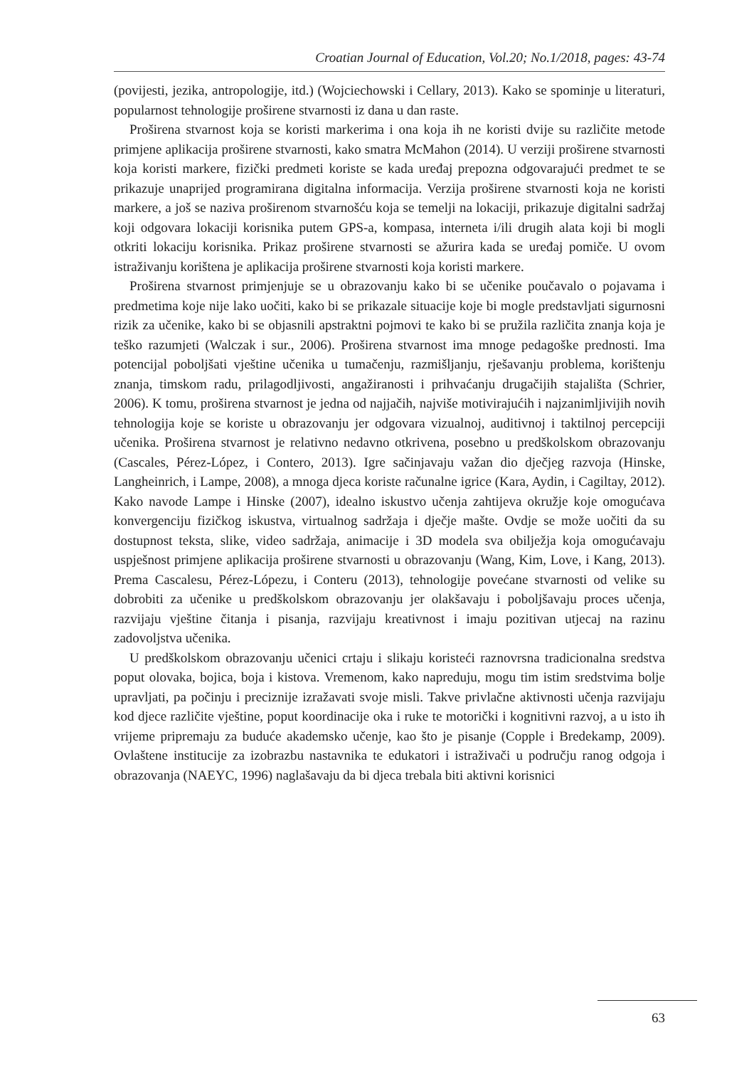Croatian Journal of Education, Vol.20; No.1/2018, pages: 43-74
(povijesti, jezika, antropologije, itd.) (Wojciechowski i Cellary, 2013). Kako se spominje u literaturi, popularnost tehnologije proširene stvarnosti iz dana u dan raste.
Proširena stvarnost koja se koristi markerima i ona koja ih ne koristi dvije su različite metode primjene aplikacija proširene stvarnosti, kako smatra McMahon (2014). U verziji proširene stvarnosti koja koristi markere, fizički predmeti koriste se kada uređaj prepozna odgovarajući predmet te se prikazuje unaprijed programirana digitalna informacija. Verzija proširene stvarnosti koja ne koristi markere, a još se naziva proširenom stvarnošću koja se temelji na lokaciji, prikazuje digitalni sadržaj koji odgovara lokaciji korisnika putem GPS-a, kompasa, interneta i/ili drugih alata koji bi mogli otkriti lokaciju korisnika. Prikaz proširene stvarnosti se ažurira kada se uređaj pomiče. U ovom istraživanju korištena je aplikacija proširene stvarnosti koja koristi markere.
Proširena stvarnost primjenjuje se u obrazovanju kako bi se učenike poučavalo o pojavama i predmetima koje nije lako uočiti, kako bi se prikazale situacije koje bi mogle predstavljati sigurnosni rizik za učenike, kako bi se objasnili apstraktni pojmovi te kako bi se pružila različita znanja koja je teško razumjeti (Walczak i sur., 2006). Proširena stvarnost ima mnoge pedagoške prednosti. Ima potencijal poboljšati vještine učenika u tumačenju, razmišljanju, rješavanju problema, korištenju znanja, timskom radu, prilagodljivosti, angažiranosti i prihvaćanju drugačijih stajališta (Schrier, 2006). K tomu, proširena stvarnost je jedna od najjačih, najviše motivirajućih i najzanimljivijih novih tehnologija koje se koriste u obrazovanju jer odgovara vizualnoj, auditivnoj i taktilnoj percepciji učenika. Proširena stvarnost je relativno nedavno otkrivena, posebno u predškolskom obrazovanju (Cascales, Pérez-López, i Contero, 2013). Igre sačinjavaju važan dio dječjeg razvoja (Hinske, Langheinrich, i Lampe, 2008), a mnoga djeca koriste računalne igrice (Kara, Aydin, i Cagiltay, 2012). Kako navode Lampe i Hinske (2007), idealno iskustvo učenja zahtijeva okružje koje omogućava konvergenciju fizičkog iskustva, virtualnog sadržaja i dječje mašte. Ovdje se može uočiti da su dostupnost teksta, slike, video sadržaja, animacije i 3D modela sva obilježja koja omogućavaju uspješnost primjene aplikacija proširene stvarnosti u obrazovanju (Wang, Kim, Love, i Kang, 2013). Prema Cascalesu, Pérez-Lópezu, i Conteru (2013), tehnologije povećane stvarnosti od velike su dobrobiti za učenike u predškolskom obrazovanju jer olakšavaju i poboljšavaju proces učenja, razvijaju vještine čitanja i pisanja, razvijaju kreativnost i imaju pozitivan utjecaj na razinu zadovoljstva učenika.
U predškolskom obrazovanju učenici crtaju i slikaju koristeći raznovrsna tradicionalna sredstva poput olovaka, bojica, boja i kistova. Vremenom, kako napreduju, mogu tim istim sredstvima bolje upravljati, pa počinju i preciznije izražavati svoje misli. Takve privlačne aktivnosti učenja razvijaju kod djece različite vještine, poput koordinacije oka i ruke te motorički i kognitivni razvoj, a u isto ih vrijeme pripremaju za buduće akademsko učenje, kao što je pisanje (Copple i Bredekamp, 2009). Ovlaštene institucije za izobrazbu nastavnika te edukatori i istraživači u području ranog odgoja i obrazovanja (NAEYC, 1996) naglašavaju da bi djeca trebala biti aktivni korisnici
63